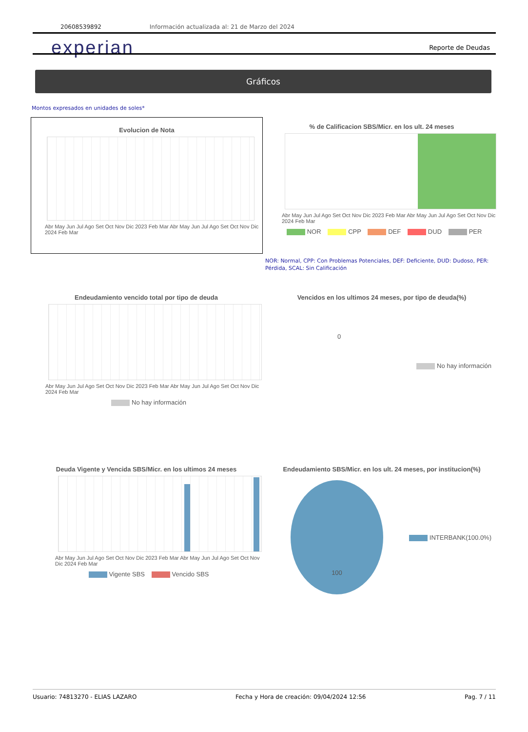20608539892 Información actualizada al: 21 de Marzo del 2024
experian Reporte de Deudas
Gráficos
Montos expresados en unidades de soles*
Evolucion de Nota
Abr May Jun Jul Ago Set Oct Nov Dic 2023 Feb Mar Abr May Jun Jul Ago Set Oct Nov Dic 2024 Feb Mar
% de Calificacion SBS/Micr. en los ult. 24 meses
Abr May Jun Jul Ago Set Oct Nov Dic 2023 Feb Mar Abr May Jun Jul Ago Set Oct Nov Dic 2024 Feb Mar
NOR CPP DEF DUD PER
NOR: Normal, CPP: Con Problemas Potenciales, DEF: Deficiente, DUD: Dudoso, PER: Pérdida, SCAL: Sin Calificación
Endeudamiento vencido total por tipo de deuda
Abr May Jun Jul Ago Set Oct Nov Dic 2023 Feb Mar Abr May Jun Jul Ago Set Oct Nov Dic 2024 Feb Mar
No hay información
Vencidos en los ultimos 24 meses, por tipo de deuda(%)
0
No hay información
Deuda Vigente y Vencida SBS/Micr. en los ultimos 24 meses
Abr May Jun Jul Ago Set Oct Nov Dic 2023 Feb Mar Abr May Jun Jul Ago Set Oct Nov Dic 2024 Feb Mar
Vigente SBS Vencido SBS
Endeudamiento SBS/Micr. en los ult. 24 meses, por institucion(%)
100
INTERBANK(100.0%)
Usuario: 74813270 - ELIAS LAZARO Fecha y Hora de creación: 09/04/2024 12:56 Pag. 7 / 11